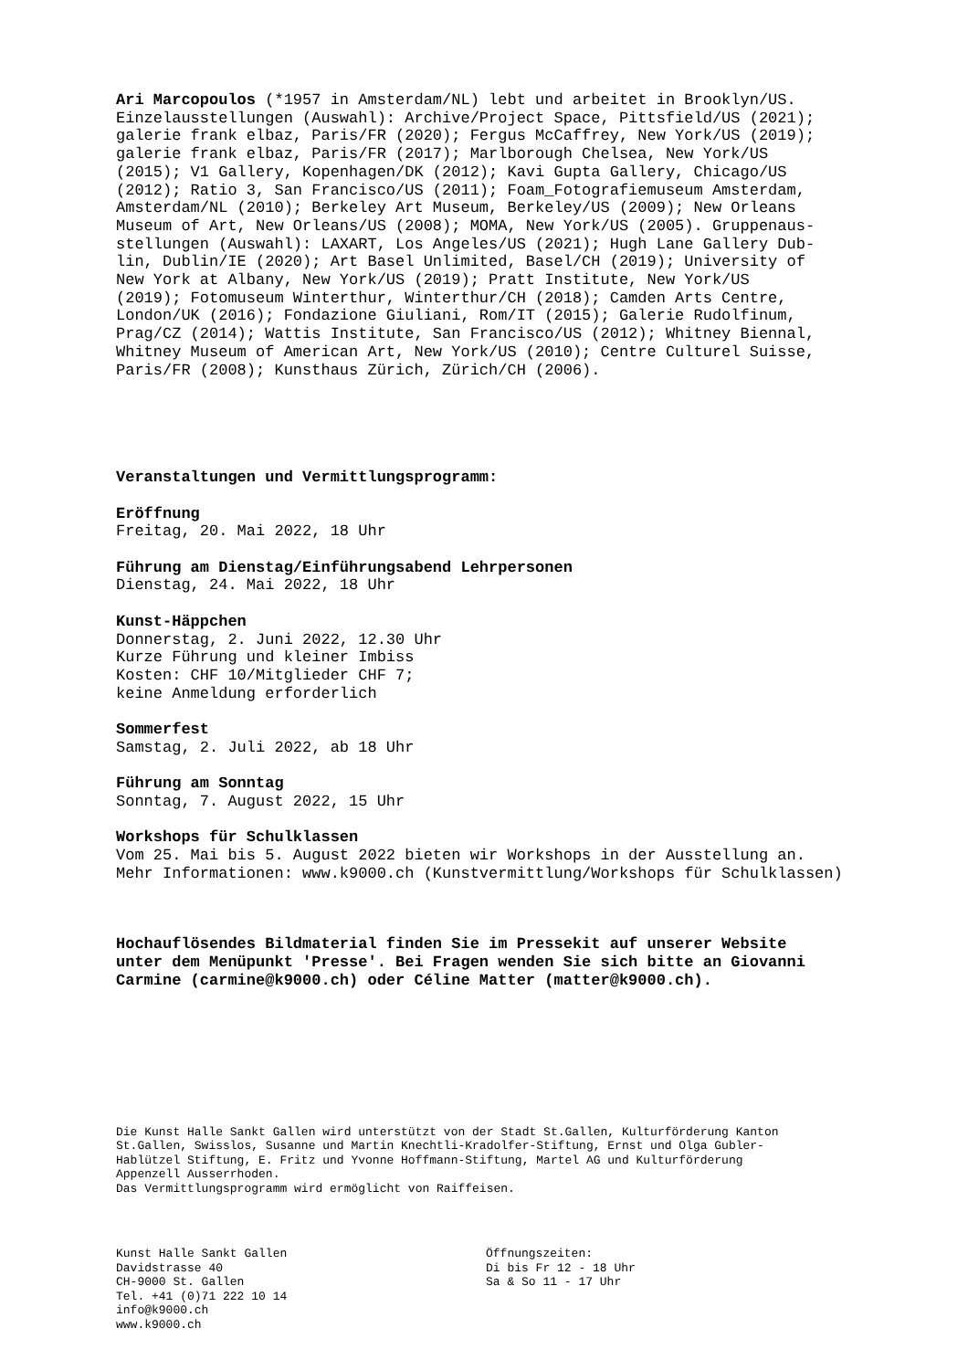Ari Marcopoulos (*1957 in Amsterdam/NL) lebt und arbeitet in Brooklyn/US. Einzelausstellungen (Auswahl): Archive/Project Space, Pittsfield/US (2021); galerie frank elbaz, Paris/FR (2020); Fergus McCaffrey, New York/US (2019); galerie frank elbaz, Paris/FR (2017); Marlborough Chelsea, New York/US (2015); V1 Gallery, Kopenhagen/DK (2012); Kavi Gupta Gallery, Chicago/US (2012); Ratio 3, San Francisco/US (2011); Foam_Fotografiemuseum Amsterdam, Amsterdam/NL (2010); Berkeley Art Museum, Berkeley/US (2009); New Orleans Museum of Art, New Orleans/US (2008); MOMA, New York/US (2005). Gruppenaus- stellungen (Auswahl): LAXART, Los Angeles/US (2021); Hugh Lane Gallery Dub- lin, Dublin/IE (2020); Art Basel Unlimited, Basel/CH (2019); University of New York at Albany, New York/US (2019); Pratt Institute, New York/US (2019); Fotomuseum Winterthur, Winterthur/CH (2018); Camden Arts Centre, London/UK (2016); Fondazione Giuliani, Rom/IT (2015); Galerie Rudolfinum, Prag/CZ (2014); Wattis Institute, San Francisco/US (2012); Whitney Biennal, Whitney Museum of American Art, New York/US (2010); Centre Culturel Suisse, Paris/FR (2008); Kunsthaus Zürich, Zürich/CH (2006).
Veranstaltungen und Vermittlungsprogramm: Eröffnung Freitag, 20. Mai 2022, 18 Uhr Führung am Dienstag/Einführungsabend Lehrpersonen Dienstag, 24. Mai 2022, 18 Uhr Kunst-Häppchen Donnerstag, 2. Juni 2022, 12.30 Uhr Kurze Führung und kleiner Imbiss Kosten: CHF 10/Mitglieder CHF 7; keine Anmeldung erforderlich Sommerfest Samstag, 2. Juli 2022, ab 18 Uhr Führung am Sonntag Sonntag, 7. August 2022, 15 Uhr Workshops für Schulklassen Vom 25. Mai bis 5. August 2022 bieten wir Workshops in der Ausstellung an. Mehr Informationen: www.k9000.ch (Kunstvermittlung/Workshops für Schulklassen)
Hochauflösendes Bildmaterial finden Sie im Pressekit auf unserer Website unter dem Menüpunkt 'Presse'. Bei Fragen wenden Sie sich bitte an Giovanni Carmine (carmine@k9000.ch) oder Céline Matter (matter@k9000.ch).
Die Kunst Halle Sankt Gallen wird unterstützt von der Stadt St.Gallen, Kulturförderung Kanton St.Gallen, Swisslos, Susanne und Martin Knechtli-Kradolfer-Stiftung, Ernst und Olga Gubler- Hablützel Stiftung, E. Fritz und Yvonne Hoffmann-Stiftung, Martel AG und Kulturförderung Appenzell Ausserrhoden. Das Vermittlungsprogramm wird ermöglicht von Raiffeisen.
Kunst Halle Sankt Gallen Davidstrasse 40 CH-9000 St. Gallen Tel. +41 (0)71 222 10 14 info@k9000.ch www.k9000.ch
Öffnungszeiten: Di bis Fr 12 - 18 Uhr Sa & So 11 - 17 Uhr